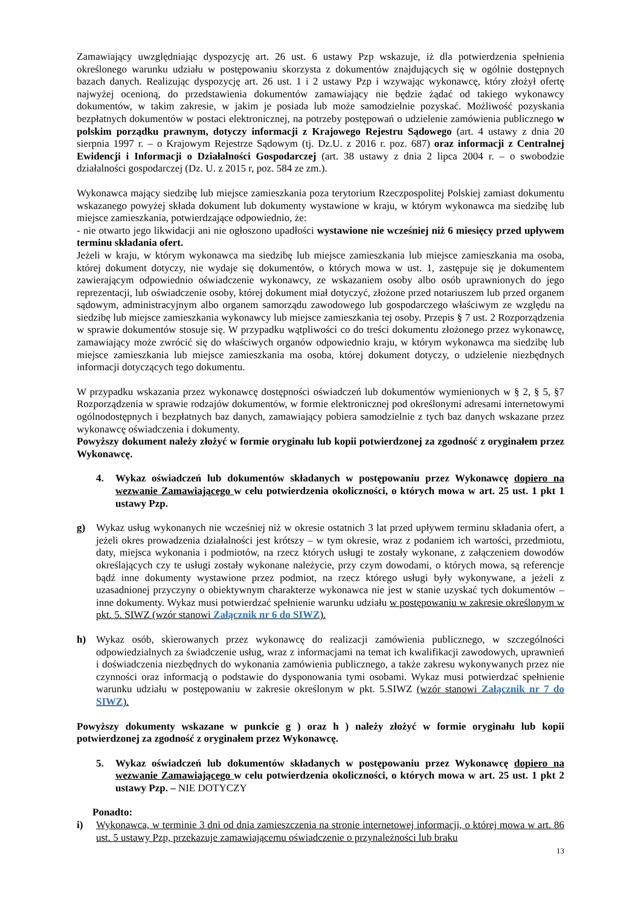Zamawiający uwzględniając dyspozycję art. 26 ust. 6 ustawy Pzp wskazuje, iż dla potwierdzenia spełnienia określonego warunku udziału w postępowaniu skorzysta z dokumentów znajdujących się w ogólnie dostępnych bazach danych. Realizując dyspozycję art. 26 ust. 1 i 2 ustawy Pzp i wzywając wykonawcę, który złożył ofertę najwyżej ocenioną, do przedstawienia dokumentów zamawiający nie będzie żądać od takiego wykonawcy dokumentów, w takim zakresie, w jakim je posiada lub może samodzielnie pozyskać. Możliwość pozyskania bezpłatnych dokumentów w postaci elektronicznej, na potrzeby postępowań o udzielenie zamówienia publicznego w polskim porządku prawnym, dotyczy informacji z Krajowego Rejestru Sądowego (art. 4 ustawy z dnia 20 sierpnia 1997 r. – o Krajowym Rejestrze Sądowym (tj. Dz.U. z 2016 r. poz. 687) oraz informacji z Centralnej Ewidencji i Informacji o Działalności Gospodarczej (art. 38 ustawy z dnia 2 lipca 2004 r. – o swobodzie działalności gospodarczej (Dz. U. z 2015 r, poz. 584 ze zm.).
Wykonawca mający siedzibę lub miejsce zamieszkania poza terytorium Rzeczpospolitej Polskiej zamiast dokumentu wskazanego powyżej składa dokument lub dokumenty wystawione w kraju, w którym wykonawca ma siedzibę lub miejsce zamieszkania, potwierdzające odpowiednio, że:
- nie otwarto jego likwidacji ani nie ogłoszono upadłości wystawione nie wcześniej niż 6 miesięcy przed upływem terminu składania ofert.
Jeżeli w kraju, w którym wykonawca ma siedzibę lub miejsce zamieszkania lub miejsce zamieszkania ma osoba, której dokument dotyczy, nie wydaje się dokumentów, o których mowa w ust. 1, zastępuje się je dokumentem zawierającym odpowiednio oświadczenie wykonawcy, ze wskazaniem osoby albo osób uprawnionych do jego reprezentacji, lub oświadczenie osoby, której dokument miał dotyczyć, złożone przed notariuszem lub przed organem sądowym, administracyjnym albo organem samorządu zawodowego lub gospodarczego właściwym ze względu na siedzibę lub miejsce zamieszkania wykonawcy lub miejsce zamieszkania tej osoby. Przepis § 7 ust. 2 Rozporządzenia w sprawie dokumentów stosuje się. W przypadku wątpliwości co do treści dokumentu złożonego przez wykonawcę, zamawiający może zwrócić się do właściwych organów odpowiednio kraju, w którym wykonawca ma siedzibę lub miejsce zamieszkania lub miejsce zamieszkania ma osoba, której dokument dotyczy, o udzielenie niezbędnych informacji dotyczących tego dokumentu.
W przypadku wskazania przez wykonawcę dostępności oświadczeń lub dokumentów wymienionych w § 2, § 5, §7 Rozporządzenia w sprawie rodzajów dokumentów, w formie elektronicznej pod określonymi adresami internetowymi ogólnodostępnych i bezpłatnych baz danych, zamawiający pobiera samodzielnie z tych baz danych wskazane przez wykonawcę oświadczenia i dokumenty.
Powyższy dokument należy złożyć w formie oryginału lub kopii potwierdzonej za zgodność z oryginałem przez Wykonawcę.
4. Wykaz oświadczeń lub dokumentów składanych w postępowaniu przez Wykonawcę dopiero na wezwanie Zamawiającego w celu potwierdzenia okoliczności, o których mowa w art. 25 ust. 1 pkt 1 ustawy Pzp.
g) Wykaz usług wykonanych nie wcześniej niż w okresie ostatnich 3 lat przed upływem terminu składania ofert, a jeżeli okres prowadzenia działalności jest krótszy – w tym okresie, wraz z podaniem ich wartości, przedmiotu, daty, miejsca wykonania i podmiotów, na rzecz których usługi te zostały wykonane, z załączeniem dowodów określających czy te usługi zostały wykonane należycie, przy czym dowodami, o których mowa, są referencje bądź inne dokumenty wystawione przez podmiot, na rzecz którego usługi były wykonywane, a jeżeli z uzasadnionej przyczyny o obiektywnym charakterze wykonawca nie jest w stanie uzyskać tych dokumentów – inne dokumenty. Wykaz musi potwierdzać spełnienie warunku udziału w postępowaniu w zakresie określonym w pkt. 5. SIWZ (wzór stanowi Załącznik nr 6 do SIWZ).
h) Wykaz osób, skierowanych przez wykonawcę do realizacji zamówienia publicznego, w szczególności odpowiedzialnych za świadczenie usług, wraz z informacjami na temat ich kwalifikacji zawodowych, uprawnień i doświadczenia niezbędnych do wykonania zamówienia publicznego, a także zakresu wykonywanych przez nie czynności oraz informacją o podstawie do dysponowania tymi osobami. Wykaz musi potwierdzać spełnienie warunku udziału w postępowaniu w zakresie określonym w pkt. 5.SIWZ (wzór stanowi Załącznik nr 7 do SIWZ).
Powyższy dokumenty wskazane w punkcie g ) oraz h ) należy złożyć w formie oryginału lub kopii potwierdzonej za zgodność z oryginałem przez Wykonawcę.
5. Wykaz oświadczeń lub dokumentów składanych w postępowaniu przez Wykonawcę dopiero na wezwanie Zamawiającego w celu potwierdzenia okoliczności, o których mowa w art. 25 ust. 1 pkt 2 ustawy Pzp. – NIE DOTYCZY
Ponadto:
i) Wykonawca, w terminie 3 dni od dnia zamieszczenia na stronie internetowej informacji, o której mowa w art. 86 ust. 5 ustawy Pzp, przekazuje zamawiającemu oświadczenie o przynależności lub braku
13